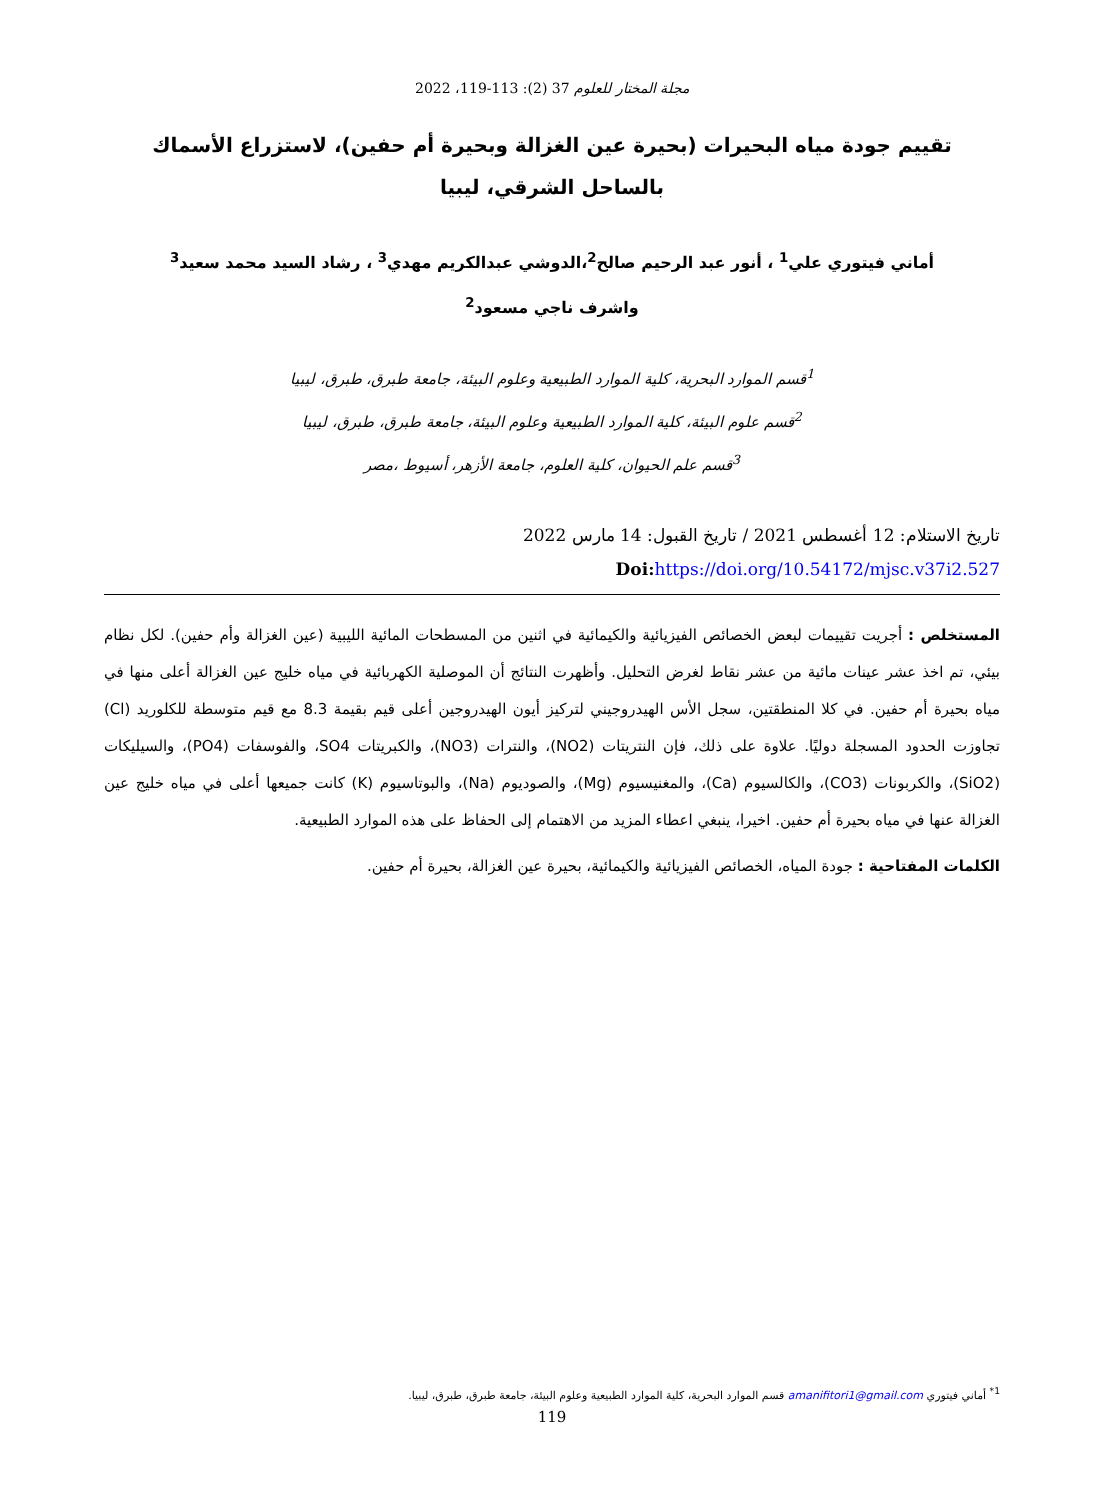مجلة المختار للعلوم 37 (2): 113-119، 2022
تقييم جودة مياه البحيرات (بحيرة عين الغزالة وبحيرة أم حفين)، لاستزراع الأسماك
بالساحل الشرقي، ليبيا
أماني فيتوري علي<sup>1</sup> ، أنور عبد الرحيم صالح<sup>2</sup>،الدوشي عبدالكريم مهدي<sup>3</sup> ، رشاد السيد محمد سعيد<sup>3</sup>
واشرف ناجي مسعود<sup>2</sup>
<sup>1</sup> قسم الموارد البحرية، كلية الموارد الطبيعية وعلوم البيئة، جامعة طبرق، طبرق، ليبيا
<sup>2</sup> قسم علوم البيئة، كلية الموارد الطبيعية وعلوم البيئة، جامعة طبرق، طبرق، ليبيا
<sup>3</sup> قسم علم الحيوان، كلية العلوم، جامعة الأزهر، أسيوط ،مصر
تاريخ الاستلام: 12 أغسطس 2021 / تاريخ القبول: 14 مارس 2022
Doi: https://doi.org/10.54172/mjsc.v37i2.527
المستخلص : أجريت تقييمات لبعض الخصائص الفيزيائية والكيمائية في اثنين من المسطحات المائية الليبية (عين الغزالة وأم حفين). لكل نظام بيئي، تم اخذ عشر عينات مائية من عشر نقاط لغرض التحليل. وأظهرت النتائج أن الموصلية الكهربائية في مياه خليج عين الغزالة أعلى منها في مياه بحيرة أم حفين. في كلا المنطقتين، سجل الأس الهيدروجيني لتركيز أيون الهيدروجين أعلى قيم بقيمة 8.3 مع قيم متوسطة للكلوريد (Cl) تجاوزت الحدود المسجلة دوليًا. علاوة على ذلك، فإن النتريتات (NO2)، والنترات (NO3)، والكبريتات SO4، والفوسفات (PO4)، والسيليكات (SiO2)، والكربونات (CO3)، والكالسيوم (Ca)، والمغنيسيوم (Mg)، والصوديوم (Na)، والبوتاسيوم (K) كانت جميعها أعلى في مياه خليج عين الغزالة عنها في مياه بحيرة أم حفين. اخيرا، ينبغي اعطاء المزيد من الاهتمام إلى الحفاظ على هذه الموارد الطبيعية.
الكلمات المفتاحية : جودة المياه، الخصائص الفيزيائية والكيمائية، بحيرة عين الغزالة، بحيرة أم حفين.
<sup>1*</sup> أماني فيتوري amanifitori1@gmail.com قسم الموارد البحرية، كلية الموارد الطبيعية وعلوم البيئة، جامعة طبرق، طبرق، ليبيا.
119